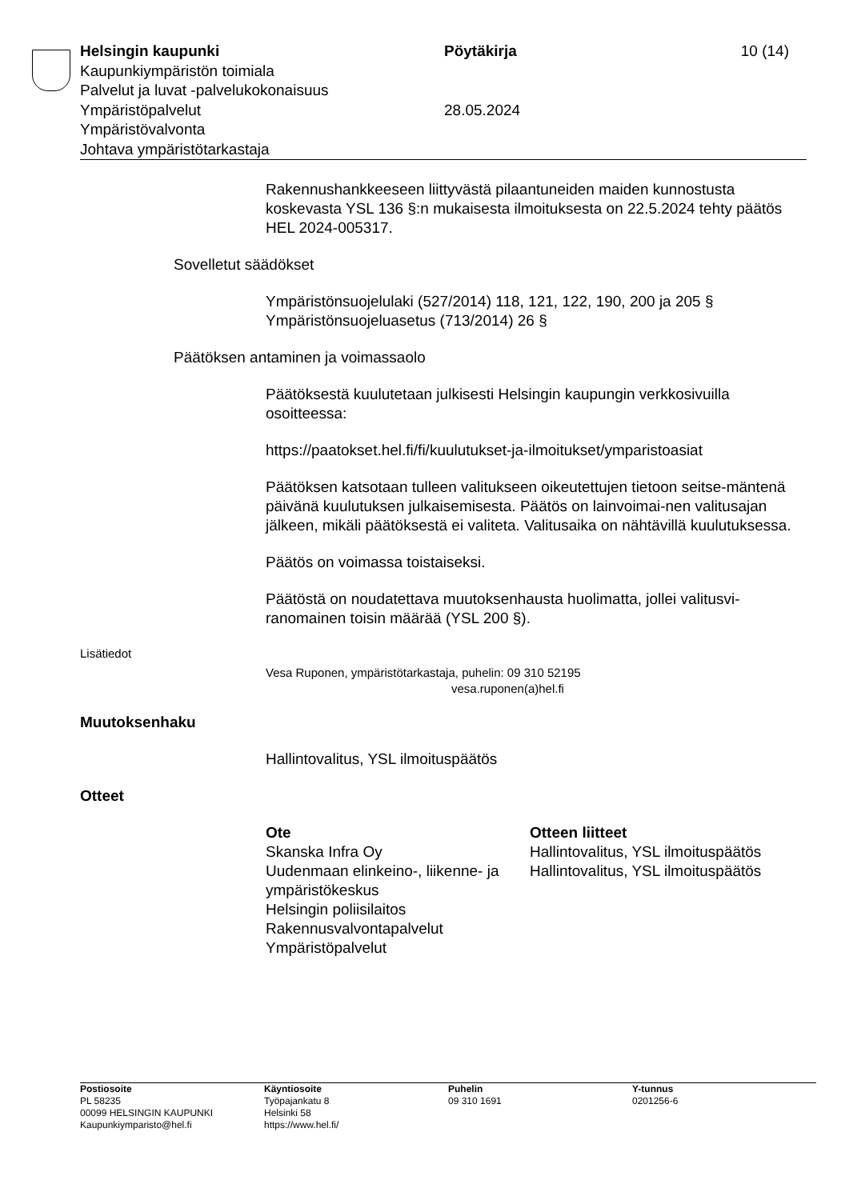| Helsingin kaupunki | Pöytäkirja | 10 (14) |
| Kaupunkiympäristön toimiala | | |
| Palvelut ja luvat -palvelukokonaisuus | | |
| Ympäristöpalvelut | 28.05.2024 | |
| Ympäristövalvonta | | |
| Johtava ympäristötarkastaja | | |
Rakennushankkeeseen liittyvästä pilaantuneiden maiden kunnostusta koskevasta YSL 136 §:n mukaisesta ilmoituksesta on 22.5.2024 tehty päätös HEL 2024-005317.
Sovelletut säädökset
Ympäristönsuojelulaki (527/2014) 118, 121, 122, 190, 200 ja 205 §
Ympäristönsuojeluasetus (713/2014) 26 §
Päätöksen antaminen ja voimassaolo
Päätöksestä kuulutetaan julkisesti Helsingin kaupungin verkkosivuilla osoitteessa:
https://paatokset.hel.fi/fi/kuulutukset-ja-ilmoitukset/ymparistoasiat
Päätöksen katsotaan tulleen valitukseen oikeutettujen tietoon seitse-mäntenä päivänä kuulutuksen julkaisemisesta. Päätös on lainvoimai-nen valitusajan jälkeen, mikäli päätöksestä ei valiteta. Valitusaika on nähtävillä kuulutuksessa.
Päätös on voimassa toistaiseksi.
Päätöstä on noudatettava muutoksenhausta huolimatta, jollei valitusvi-ranomainen toisin määrää (YSL 200 §).
Lisätiedot
Vesa Ruponen, ympäristötarkastaja, puhelin: 09 310 52195
vesa.ruponen(a)hel.fi
Muutoksenhaku
Hallintovalitus, YSL ilmoituspäätös
Otteet
| Ote | Otteen liitteet |
| --- | --- |
| Skanska Infra Oy | Hallintovalitus, YSL ilmoituspäätös |
| Uudenmaan elinkeino-, liikenne- ja ympäristökeskus | Hallintovalitus, YSL ilmoituspäätös |
| Helsingin poliisilaitos | |
| Rakennusvalvontapalvelut | |
| Ympäristöpalvelut | |
| Postiosoite PL 58235 00099 HELSINGIN KAUPUNKI Kaupunkiymparisto@hel.fi | Käyntiosoite Työpajankatu 8 Helsinki 58 https://www.hel.fi/ | Puhelin 09 310 1691 | Y-tunnus 0201256-6 |